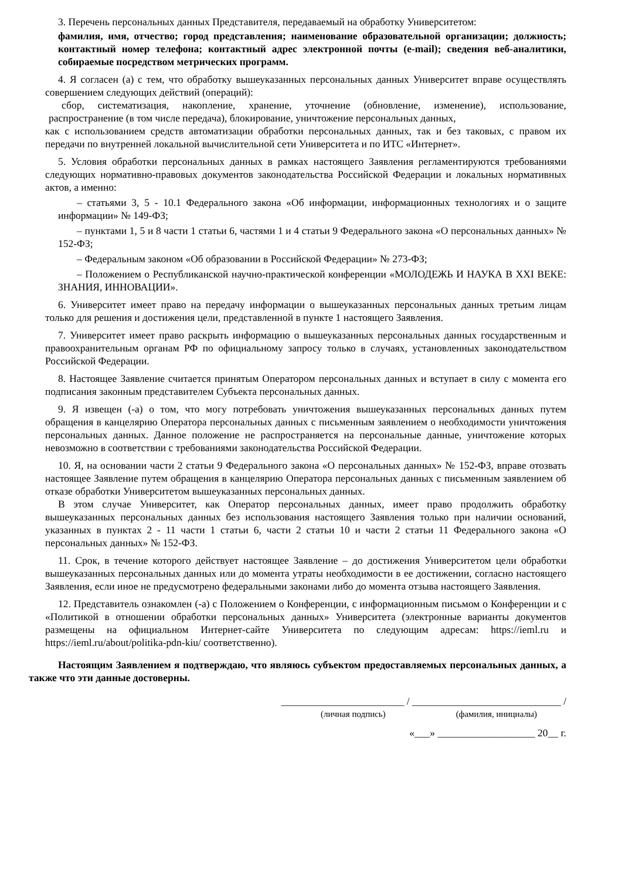3. Перечень персональных данных Представителя, передаваемый на обработку Университетом:
фамилия, имя, отчество; город представления; наименование образовательной организации; должность; контактный номер телефона; контактный адрес электронной почты (e-mail); сведения веб-аналитики, собираемые посредством метрических программ.
4. Я согласен (а) с тем, что обработку вышеуказанных персональных данных Университет вправе осуществлять совершением следующих действий (операций):
сбор, систематизация, накопление, хранение, уточнение (обновление, изменение), использование, распространение (в том числе передача), блокирование, уничтожение персональных данных,
как с использованием средств автоматизации обработки персональных данных, так и без таковых, с правом их передачи по внутренней локальной вычислительной сети Университета и по ИТС «Интернет».
5. Условия обработки персональных данных в рамках настоящего Заявления регламентируются требованиями следующих нормативно-правовых документов законодательства Российской Федерации и локальных нормативных актов, а именно:
– статьями 3, 5 - 10.1 Федерального закона «Об информации, информационных технологиях и о защите информации» № 149-ФЗ;
– пунктами 1, 5 и 8 части 1 статьи 6, частями 1 и 4 статьи 9 Федерального закона «О персональных данных» № 152-ФЗ;
– Федеральным законом «Об образовании в Российской Федерации» № 273-ФЗ;
– Положением о Республиканской научно-практической конференции «МОЛОДЕЖЬ И НАУКА В XXI ВЕКЕ: ЗНАНИЯ, ИННОВАЦИИ».
6. Университет имеет право на передачу информации о вышеуказанных персональных данных третьим лицам только для решения и достижения цели, представленной в пункте 1 настоящего Заявления.
7. Университет имеет право раскрыть информацию о вышеуказанных персональных данных государственным и правоохранительным органам РФ по официальному запросу только в случаях, установленных законодательством Российской Федерации.
8. Настоящее Заявление считается принятым Оператором персональных данных и вступает в силу с момента его подписания законным представителем Субъекта персональных данных.
9. Я извещен (-а) о том, что могу потребовать уничтожения вышеуказанных персональных данных путем обращения в канцелярию Оператора персональных данных с письменным заявлением о необходимости уничтожения персональных данных. Данное положение не распространяется на персональные данные, уничтожение которых невозможно в соответствии с требованиями законодательства Российской Федерации.
10. Я, на основании части 2 статьи 9 Федерального закона «О персональных данных» № 152-ФЗ, вправе отозвать настоящее Заявление путем обращения в канцелярию Оператора персональных данных с письменным заявлением об отказе обработки Университетом вышеуказанных персональных данных.
В этом случае Университет, как Оператор персональных данных, имеет право продолжить обработку вышеуказанных персональных данных без использования настоящего Заявления только при наличии оснований, указанных в пунктах 2 - 11 части 1 статьи 6, части 2 статьи 10 и части 2 статьи 11 Федерального закона «О персональных данных» № 152-ФЗ.
11. Срок, в течение которого действует настоящее Заявление – до достижения Университетом цели обработки вышеуказанных персональных данных или до момента утраты необходимости в ее достижении, согласно настоящего Заявления, если иное не предусмотрено федеральными законами либо до момента отзыва настоящего Заявления.
12. Представитель ознакомлен (-а) с Положением о Конференции, с информационным письмом о Конференции и с «Политикой в отношении обработки персональных данных» Университета (электронные варианты документов размещены на официальном Интернет-сайте Университета по следующим адресам: https://ieml.ru и https://ieml.ru/about/politika-pdn-kiu/ соответственно).
Настоящим Заявлением я подтверждаю, что являюсь субъектом предоставляемых персональных данных, а также что эти данные достоверны.
________________________ / _____________________________ /
(личная подпись) (фамилия, инициалы)
«___» ___________________ 20__ г.